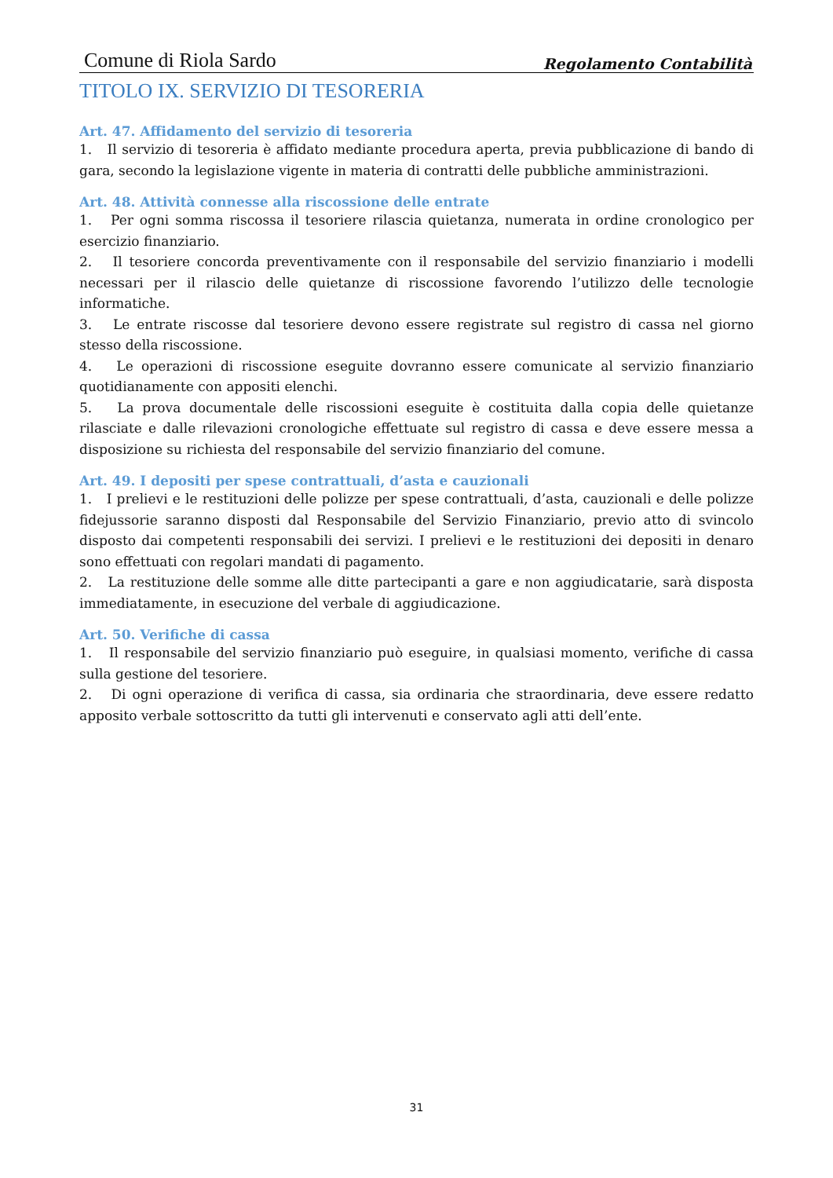Comune di Riola Sardo Regolamento Contabilità
TITOLO IX. SERVIZIO DI TESORERIA
Art. 47. Affidamento del servizio di tesoreria
1. Il servizio di tesoreria è affidato mediante procedura aperta, previa pubblicazione di bando di gara, secondo la legislazione vigente in materia di contratti delle pubbliche amministrazioni.
Art. 48. Attività connesse alla riscossione delle entrate
1. Per ogni somma riscossa il tesoriere rilascia quietanza, numerata in ordine cronologico per esercizio finanziario.
2. Il tesoriere concorda preventivamente con il responsabile del servizio finanziario i modelli necessari per il rilascio delle quietanze di riscossione favorendo l’utilizzo delle tecnologie informatiche.
3. Le entrate riscosse dal tesoriere devono essere registrate sul registro di cassa nel giorno stesso della riscossione.
4. Le operazioni di riscossione eseguite dovranno essere comunicate al servizio finanziario quotidianamente con appositi elenchi.
5. La prova documentale delle riscossioni eseguite è costituita dalla copia delle quietanze rilasciate e dalle rilevazioni cronologiche effettuate sul registro di cassa e deve essere messa a disposizione su richiesta del responsabile del servizio finanziario del comune.
Art. 49. I depositi per spese contrattuali, d’asta e cauzionali
1. I prelievi e le restituzioni delle polizze per spese contrattuali, d’asta, cauzionali e delle polizze fidejussorie saranno disposti dal Responsabile del Servizio Finanziario, previo atto di svincolo disposto dai competenti responsabili dei servizi. I prelievi e le restituzioni dei depositi in denaro sono effettuati con regolari mandati di pagamento.
2. La restituzione delle somme alle ditte partecipanti a gare e non aggiudicatarie, sarà disposta immediatamente, in esecuzione del verbale di aggiudicazione.
Art. 50. Verifiche di cassa
1. Il responsabile del servizio finanziario può eseguire, in qualsiasi momento, verifiche di cassa sulla gestione del tesoriere.
2. Di ogni operazione di verifica di cassa, sia ordinaria che straordinaria, deve essere redatto apposito verbale sottoscritto da tutti gli intervenuti e conservato agli atti dell’ente.
31